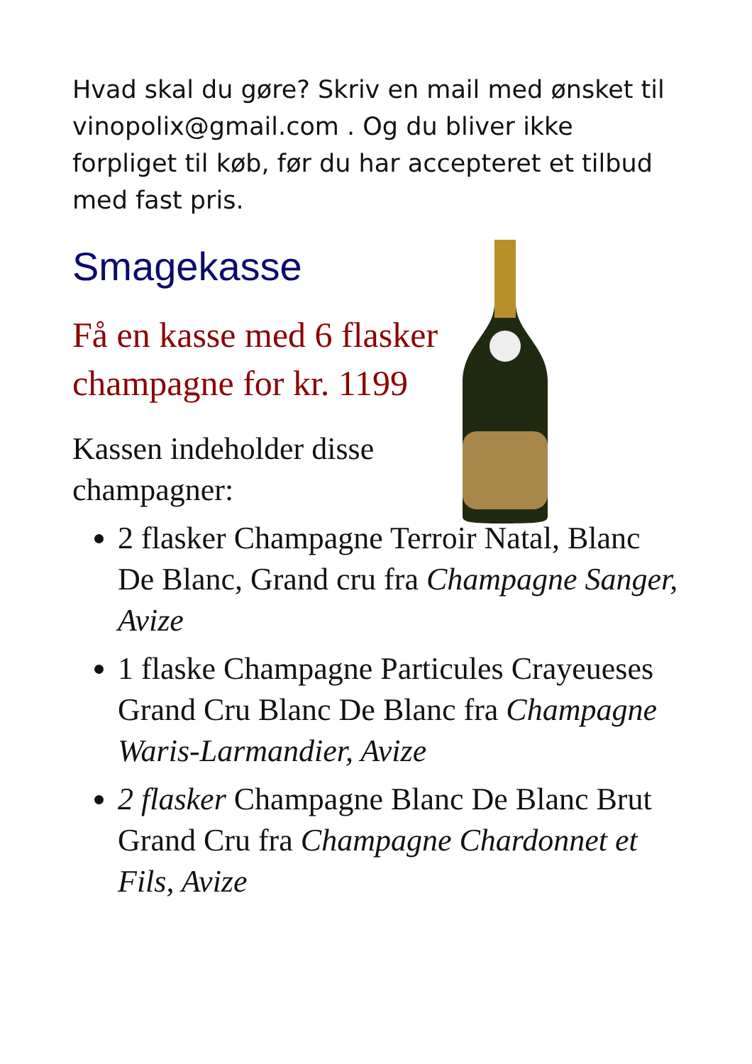Hvad skal du gøre? Skriv en mail med ønsket til vinopolix@gmail.com . Og du bliver ikke forpliget til køb, før du har accepteret et tilbud med fast pris.
Smagekasse
Få en kasse med 6 flasker champagne for kr. 1199
Kassen indeholder disse champagner:
2 flasker Champagne Terroir Natal, Blanc De Blanc, Grand cru fra Champagne Sanger, Avize
1 flaske Champagne Particules Crayeueses Grand Cru Blanc De Blanc fra Champagne Waris-Larmandier, Avize
2 flasker Champagne Blanc De Blanc Brut Grand Cru fra Champagne Chardonnet et Fils, Avize